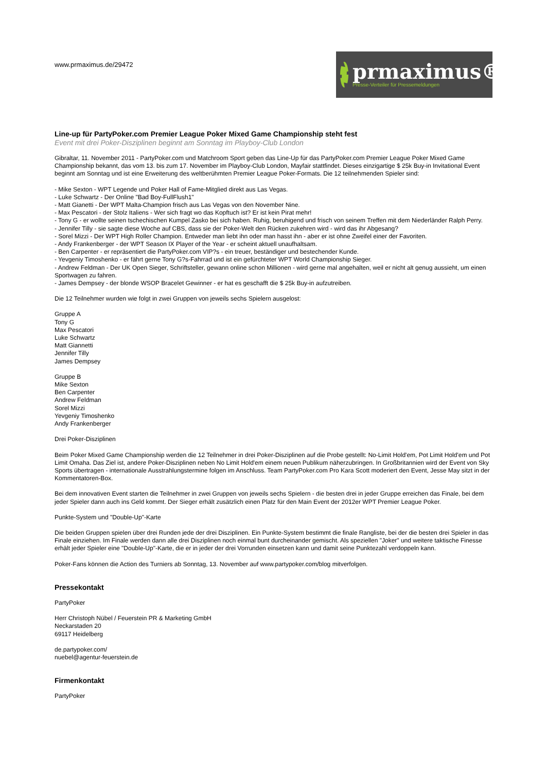www.prmaximus.de/29472
prmaximus®
Presse-Verteiler für Pressemeldungen
Line-up für PartyPoker.com Premier League Poker Mixed Game Championship steht fest
Event mit drei Poker-Disziplinen beginnt am Sonntag im Playboy-Club London
Gibraltar, 11. November 2011 - PartyPoker.com und Matchroom Sport geben das Line-Up für das PartyPoker.com Premier League Poker Mixed Game Championship bekannt, das vom 13. bis zum 17. November im Playboy-Club London, Mayfair stattfindet. Dieses einzigartige $ 25k Buy-in Invitational Event beginnt am Sonntag und ist eine Erweiterung des weltberühmten Premier League Poker-Formats. Die 12 teilnehmenden Spieler sind:
- Mike Sexton - WPT Legende und Poker Hall of Fame-Mitglied direkt aus Las Vegas.
- Luke Schwartz - Der Online "Bad Boy-FullFlush1"
- Matt Gianetti - Der WPT Malta-Champion frisch aus Las Vegas von den November Nine.
- Max Pescatori - der Stolz Italiens - Wer sich fragt wo das Kopftuch ist? Er ist kein Pirat mehr!
- Tony G - er wollte seinen tschechischen Kumpel Zasko bei sich haben. Ruhig, beruhigend und frisch von seinem Treffen mit dem Niederländer Ralph Perry.
- Jennifer Tilly - sie sagte diese Woche auf CBS, dass sie der Poker-Welt den Rücken zukehren wird - wird das ihr Abgesang?
- Sorel Mizzi - Der WPT High Roller Champion. Entweder man liebt ihn oder man hasst ihn - aber er ist ohne Zweifel einer der Favoriten.
- Andy Frankenberger - der WPT Season IX Player of the Year - er scheint aktuell unaufhaltsam.
- Ben Carpenter - er repräsentiert die PartyPoker.com VIP?s - ein treuer, beständiger und bestechender Kunde.
- Yevgeniy Timoshenko - er fährt gerne Tony G?s-Fahrrad und ist ein gefürchteter WPT World Championship Sieger.
- Andrew Feldman - Der UK Open Sieger, Schriftsteller, gewann online schon Millionen - wird gerne mal angehalten, weil er nicht alt genug aussieht, um einen Sportwagen zu fahren.
- James Dempsey - der blonde WSOP Bracelet Gewinner - er hat es geschafft die $ 25k Buy-in aufzutreiben.
Die 12 Teilnehmer wurden wie folgt in zwei Gruppen von jeweils sechs Spielern ausgelost:
Gruppe A
Tony G
Max Pescatori
Luke Schwartz
Matt Giannetti
Jennifer Tilly
James Dempsey
Gruppe B
Mike Sexton
Ben Carpenter
Andrew Feldman
Sorel Mizzi
Yevgeniy Timoshenko
Andy Frankenberger
Drei Poker-Disziplinen
Beim Poker Mixed Game Championship werden die 12 Teilnehmer in drei Poker-Disziplinen auf die Probe gestellt: No-Limit Hold'em, Pot Limit Hold'em und Pot Limit Omaha. Das Ziel ist, andere Poker-Disziplinen neben No Limit Hold'em einem neuen Publikum näherzubringen. In Großbritannien wird der Event von Sky Sports übertragen - internationale Ausstrahlungstermine folgen im Anschluss. Team PartyPoker.com Pro Kara Scott moderiert den Event, Jesse May sitzt in der Kommentatoren-Box.
Bei dem innovativen Event starten die Teilnehmer in zwei Gruppen von jeweils sechs Spielern - die besten drei in jeder Gruppe erreichen das Finale, bei dem jeder Spieler dann auch ins Geld kommt. Der Sieger erhält zusätzlich einen Platz für den Main Event der 2012er WPT Premier League Poker.
Punkte-System und "Double-Up"-Karte
Die beiden Gruppen spielen über drei Runden jede der drei Disziplinen. Ein Punkte-System bestimmt die finale Rangliste, bei der die besten drei Spieler in das Finale einziehen. Im Finale werden dann alle drei Disziplinen noch einmal bunt durcheinander gemischt. Als speziellen "Joker" und weitere taktische Finesse erhält jeder Spieler eine "Double-Up"-Karte, die er in jeder der drei Vorrunden einsetzen kann und damit seine Punktezahl verdoppeln kann.
Poker-Fans können die Action des Turniers ab Sonntag, 13. November auf www.partypoker.com/blog mitverfolgen.
Pressekontakt
PartyPoker
Herr Christoph Nübel / Feuerstein PR & Marketing GmbH
Neckarstaden 20
69117 Heidelberg
de.partypoker.com/
nuebel@agentur-feuerstein.de
Firmenkontakt
PartyPoker